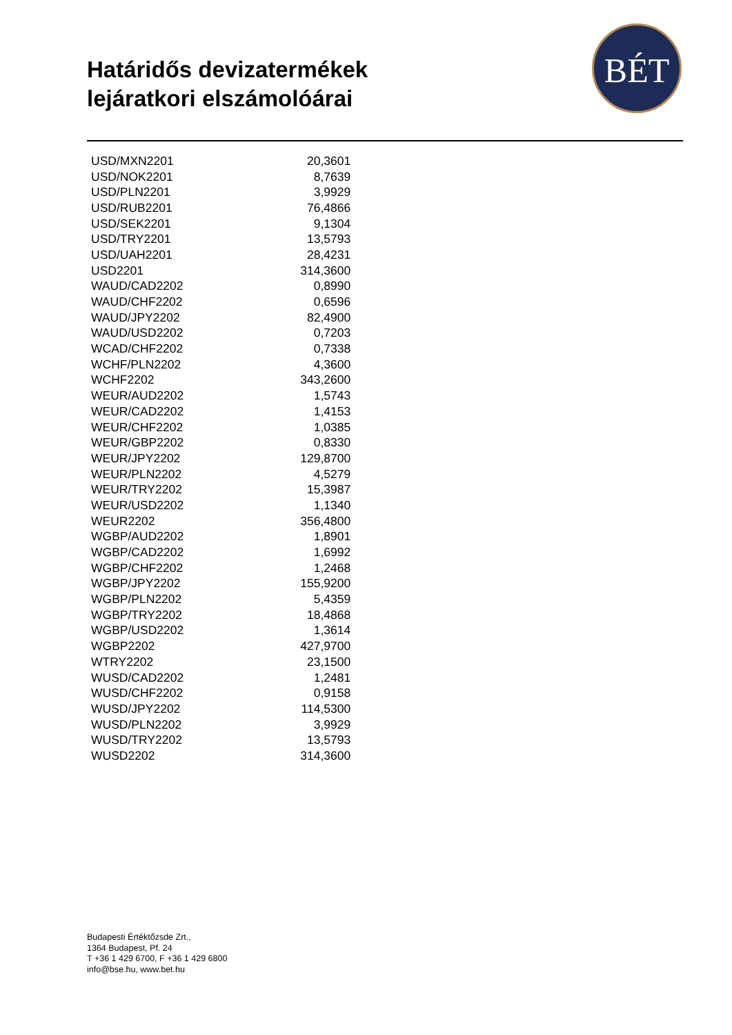Határidős devizatermékek
lejáratkori elszámolóárai
BÉT
| USD/MXN2201 | 20,3601 |
| USD/NOK2201 | 8,7639 |
| USD/PLN2201 | 3,9929 |
| USD/RUB2201 | 76,4866 |
| USD/SEK2201 | 9,1304 |
| USD/TRY2201 | 13,5793 |
| USD/UAH2201 | 28,4231 |
| USD2201 | 314,3600 |
| WAUD/CAD2202 | 0,8990 |
| WAUD/CHF2202 | 0,6596 |
| WAUD/JPY2202 | 82,4900 |
| WAUD/USD2202 | 0,7203 |
| WCAD/CHF2202 | 0,7338 |
| WCHF/PLN2202 | 4,3600 |
| WCHF2202 | 343,2600 |
| WEUR/AUD2202 | 1,5743 |
| WEUR/CAD2202 | 1,4153 |
| WEUR/CHF2202 | 1,0385 |
| WEUR/GBP2202 | 0,8330 |
| WEUR/JPY2202 | 129,8700 |
| WEUR/PLN2202 | 4,5279 |
| WEUR/TRY2202 | 15,3987 |
| WEUR/USD2202 | 1,1340 |
| WEUR2202 | 356,4800 |
| WGBP/AUD2202 | 1,8901 |
| WGBP/CAD2202 | 1,6992 |
| WGBP/CHF2202 | 1,2468 |
| WGBP/JPY2202 | 155,9200 |
| WGBP/PLN2202 | 5,4359 |
| WGBP/TRY2202 | 18,4868 |
| WGBP/USD2202 | 1,3614 |
| WGBP2202 | 427,9700 |
| WTRY2202 | 23,1500 |
| WUSD/CAD2202 | 1,2481 |
| WUSD/CHF2202 | 0,9158 |
| WUSD/JPY2202 | 114,5300 |
| WUSD/PLN2202 | 3,9929 |
| WUSD/TRY2202 | 13,5793 |
| WUSD2202 | 314,3600 |
Budapesti Értéktőzsde Zrt.,
1364 Budapest, Pf. 24
T +36 1 429 6700, F +36 1 429 6800
info@bse.hu, www.bet.hu